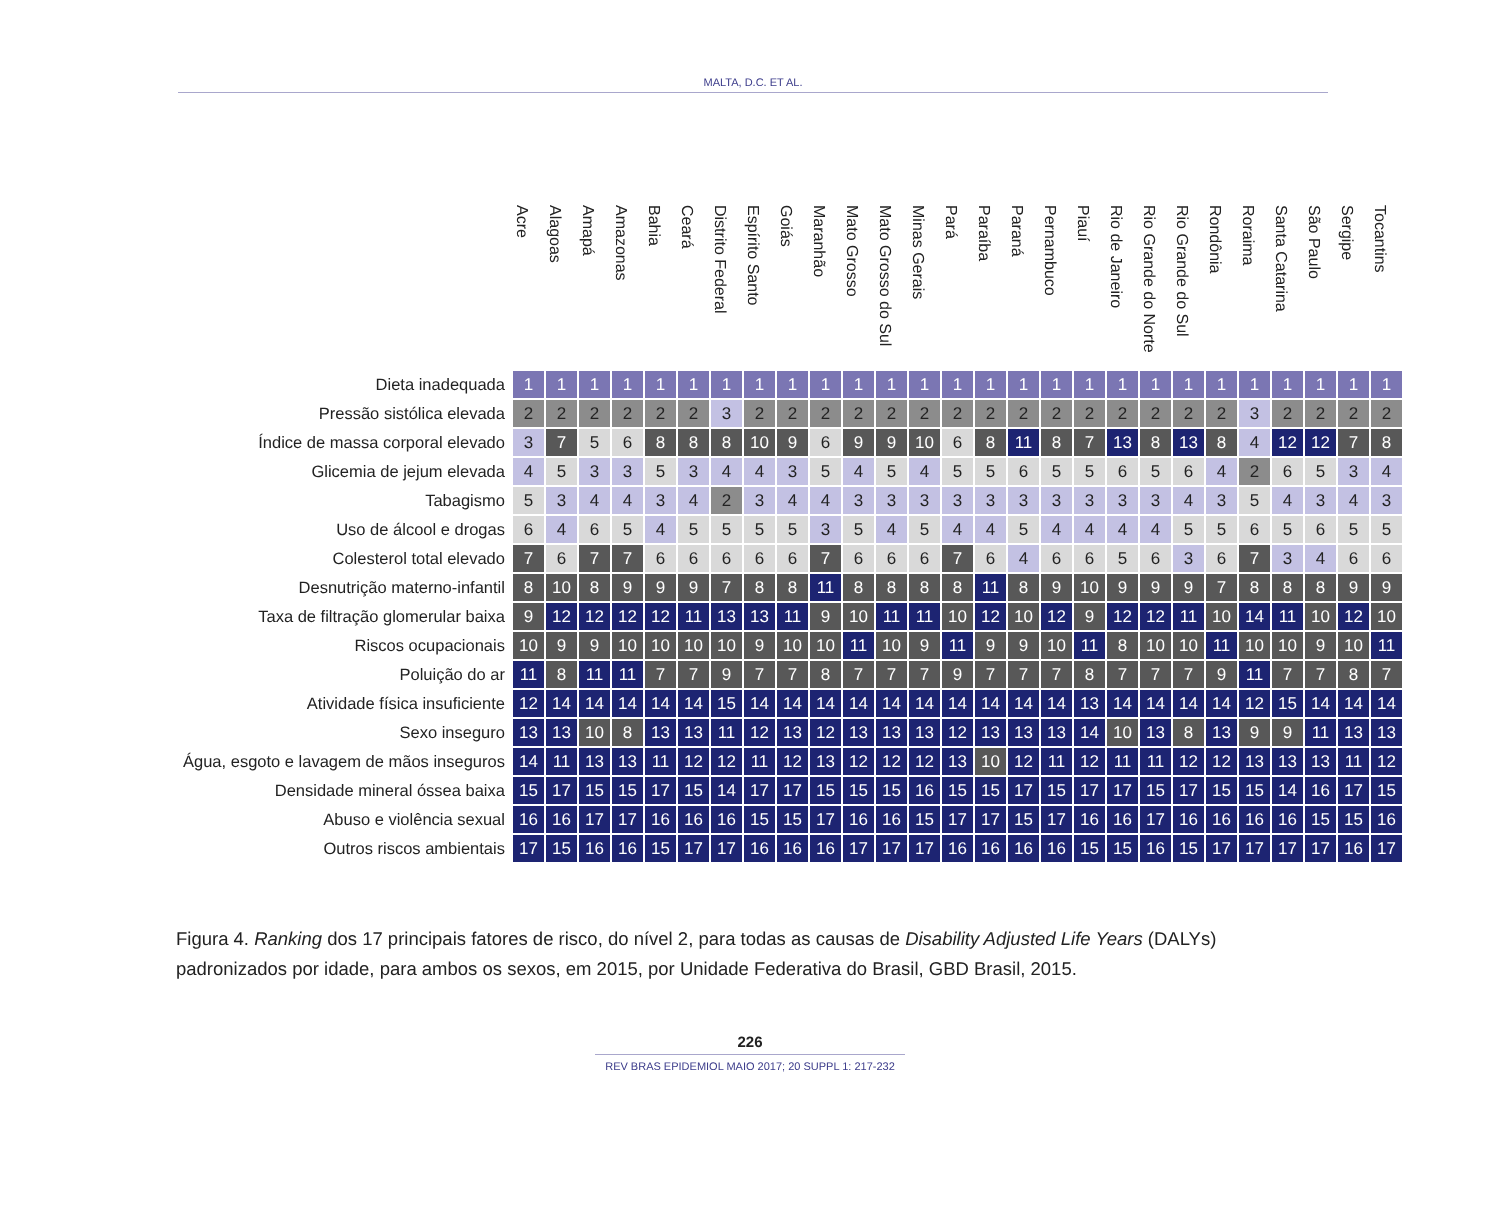MALTA, D.C. ET AL.
| | Acre | Alagoas | Amapá | Amazonas | Bahia | Ceará | Distrito Federal | Espírito Santo | Goiás | Maranhão | Mato Grosso | Mato Grosso do Sul | Minas Gerais | Pará | Paraíba | Paraná | Pernambuco | Piauí | Rio de Janeiro | Rio Grande do Norte | Rio Grande do Sul | Rondônia | Roraima | Santa Catarina | São Paulo | Sergipe | Tocantins |
| --- | --- | --- | --- | --- | --- | --- | --- | --- | --- | --- | --- | --- | --- | --- | --- | --- | --- | --- | --- | --- | --- | --- | --- | --- | --- | --- | --- |
| Dieta inadequada | 1 | 1 | 1 | 1 | 1 | 1 | 1 | 1 | 1 | 1 | 1 | 1 | 1 | 1 | 1 | 1 | 1 | 1 | 1 | 1 | 1 | 1 | 1 | 1 | 1 | 1 | 1 |
| Pressão sistólica elevada | 2 | 2 | 2 | 2 | 2 | 2 | 3 | 2 | 2 | 2 | 2 | 2 | 2 | 2 | 2 | 2 | 2 | 2 | 2 | 2 | 2 | 2 | 3 | 2 | 2 | 2 | 2 |
| Índice de massa corporal elevado | 3 | 7 | 5 | 6 | 8 | 8 | 8 | 10 | 9 | 6 | 9 | 9 | 10 | 6 | 8 | 11 | 8 | 7 | 13 | 8 | 13 | 8 | 4 | 12 | 12 | 7 | 8 |
| Glicemia de jejum elevada | 4 | 5 | 3 | 3 | 5 | 3 | 4 | 4 | 3 | 5 | 4 | 5 | 4 | 5 | 5 | 6 | 5 | 5 | 6 | 5 | 6 | 4 | 2 | 6 | 5 | 3 | 4 |
| Tabagismo | 5 | 3 | 4 | 4 | 3 | 4 | 2 | 3 | 4 | 4 | 3 | 3 | 3 | 3 | 3 | 3 | 3 | 3 | 3 | 3 | 4 | 3 | 5 | 4 | 3 | 4 | 3 |
| Uso de álcool e drogas | 6 | 4 | 6 | 5 | 4 | 5 | 5 | 5 | 5 | 3 | 5 | 4 | 5 | 4 | 4 | 5 | 4 | 4 | 4 | 4 | 5 | 5 | 6 | 5 | 6 | 5 | 5 |
| Colesterol total elevado | 7 | 6 | 7 | 7 | 6 | 6 | 6 | 6 | 6 | 7 | 6 | 6 | 6 | 7 | 6 | 4 | 6 | 6 | 5 | 6 | 3 | 6 | 7 | 3 | 4 | 6 | 6 |
| Desnutrição materno-infantil | 8 | 10 | 8 | 9 | 9 | 9 | 7 | 8 | 8 | 11 | 8 | 8 | 8 | 8 | 11 | 8 | 9 | 10 | 9 | 9 | 9 | 7 | 8 | 8 | 8 | 9 | 9 |
| Taxa de filtração glomerular baixa | 9 | 12 | 12 | 12 | 12 | 11 | 13 | 13 | 11 | 9 | 10 | 11 | 11 | 10 | 12 | 10 | 12 | 9 | 12 | 12 | 11 | 10 | 14 | 11 | 10 | 12 | 10 |
| Riscos ocupacionais | 10 | 9 | 9 | 10 | 10 | 10 | 10 | 9 | 10 | 10 | 11 | 10 | 9 | 11 | 9 | 9 | 10 | 11 | 8 | 10 | 10 | 11 | 10 | 10 | 9 | 10 | 11 |
| Poluição do ar | 11 | 8 | 11 | 11 | 7 | 7 | 9 | 7 | 7 | 8 | 7 | 7 | 7 | 9 | 7 | 7 | 7 | 8 | 7 | 7 | 7 | 9 | 11 | 7 | 7 | 8 | 7 |
| Atividade física insuficiente | 12 | 14 | 14 | 14 | 14 | 14 | 15 | 14 | 14 | 14 | 14 | 14 | 14 | 14 | 14 | 14 | 14 | 13 | 14 | 14 | 14 | 14 | 12 | 15 | 14 | 14 | 14 |
| Sexo inseguro | 13 | 13 | 10 | 8 | 13 | 13 | 11 | 12 | 13 | 12 | 13 | 13 | 13 | 12 | 13 | 13 | 13 | 14 | 10 | 13 | 8 | 13 | 9 | 9 | 11 | 13 | 13 |
| Água, esgoto e lavagem de mãos inseguros | 14 | 11 | 13 | 13 | 11 | 12 | 12 | 11 | 12 | 13 | 12 | 12 | 12 | 13 | 10 | 12 | 11 | 12 | 11 | 11 | 12 | 12 | 13 | 13 | 13 | 11 | 12 |
| Densidade mineral óssea baixa | 15 | 17 | 15 | 15 | 17 | 15 | 14 | 17 | 17 | 15 | 15 | 15 | 16 | 15 | 15 | 17 | 15 | 17 | 17 | 15 | 17 | 15 | 15 | 14 | 16 | 17 | 15 |
| Abuso e violência sexual | 16 | 16 | 17 | 17 | 16 | 16 | 16 | 15 | 15 | 17 | 16 | 16 | 15 | 17 | 17 | 15 | 17 | 16 | 16 | 17 | 16 | 16 | 16 | 16 | 15 | 15 | 16 |
| Outros riscos ambientais | 17 | 15 | 16 | 16 | 15 | 17 | 17 | 16 | 16 | 16 | 17 | 17 | 17 | 16 | 16 | 16 | 16 | 15 | 15 | 16 | 15 | 17 | 17 | 17 | 17 | 16 | 17 |
Figura 4. Ranking dos 17 principais fatores de risco, do nível 2, para todas as causas de Disability Adjusted Life Years (DALYs) padronizados por idade, para ambos os sexos, em 2015, por Unidade Federativa do Brasil, GBD Brasil, 2015.
226
REV BRAS EPIDEMIOL MAIO 2017; 20 SUPPL 1: 217-232